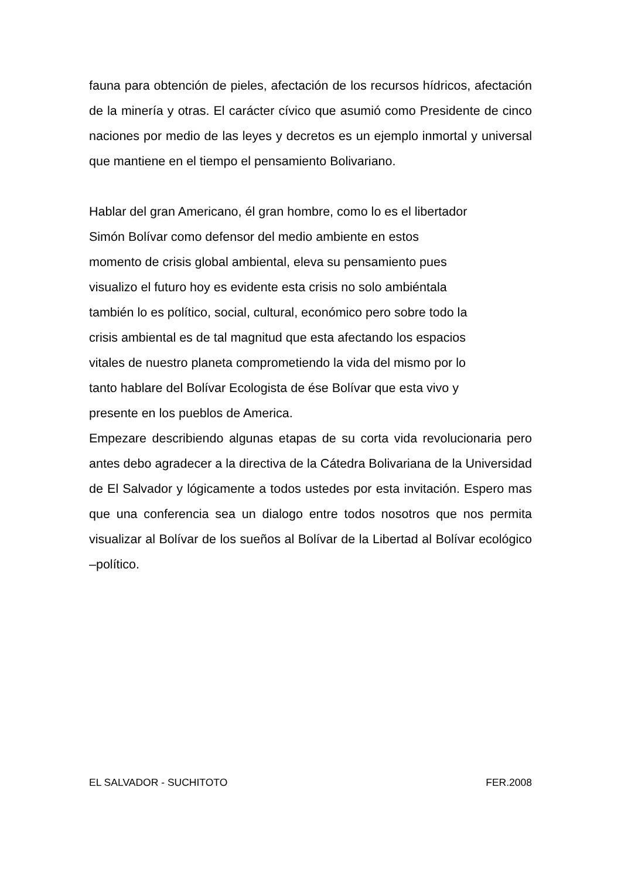fauna para obtención de pieles, afectación de los recursos hídricos, afectación de la minería y otras. El carácter cívico que asumió como Presidente de cinco naciones por medio de las leyes y decretos es un ejemplo inmortal y universal que mantiene en el tiempo el pensamiento Bolivariano.
Hablar del gran Americano, él gran hombre, como lo es el libertador
Simón Bolívar como defensor del medio ambiente en estos
momento de crisis global ambiental, eleva su pensamiento pues
visualizo el futuro hoy es evidente esta crisis no solo ambiéntala
también lo es político, social, cultural, económico pero sobre todo la
crisis ambiental es de tal magnitud que esta afectando los espacios
vitales de nuestro planeta comprometiendo la vida del mismo por lo
tanto hablare del Bolívar Ecologista de ése Bolívar que esta vivo y
presente en los pueblos de America.
Empezare describiendo algunas etapas de su corta vida revolucionaria pero antes debo agradecer a la directiva de la Cátedra Bolivariana de la Universidad de El Salvador y lógicamente a todos ustedes por esta invitación. Espero mas que una conferencia sea un dialogo entre todos nosotros que nos permita visualizar al Bolívar de los sueños al Bolívar de la Libertad al Bolívar ecológico –político.
EL SALVADOR - SUCHITOTO FER.2008